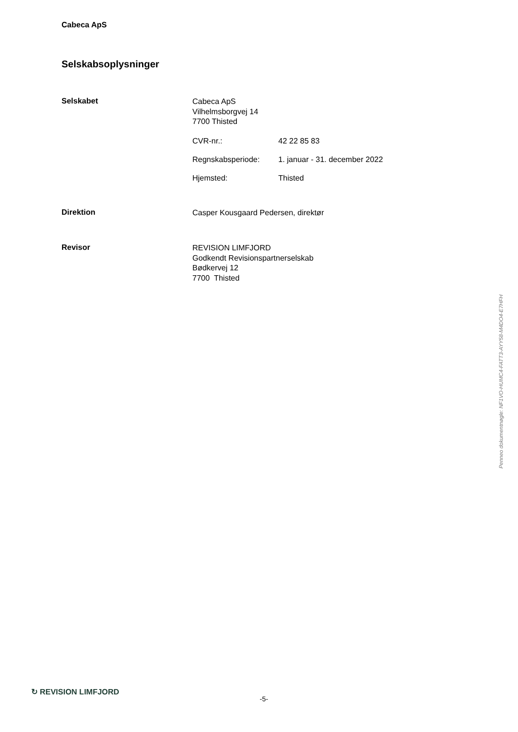Cabeca ApS
Selskabsoplysninger
Selskabet
Cabeca ApS
Vilhelmsborgvej 14
7700 Thisted
CVR-nr.: 42 22 85 83
Regnskabsperiode: 1. januar - 31. december 2022
Hjemsted: Thisted
Direktion
Casper Kousgaard Pedersen, direktør
Revisor
REVISION LIMFJORD
Godkendt Revisionspartnerselskab
Bødkervej 12
7700 Thisted
Penneo dokumentnøgle: NF1VO-HUMC4-FATT3-AYY58-M4DO4-E7HFH
↻ REVISION LIMFJORD
-5-